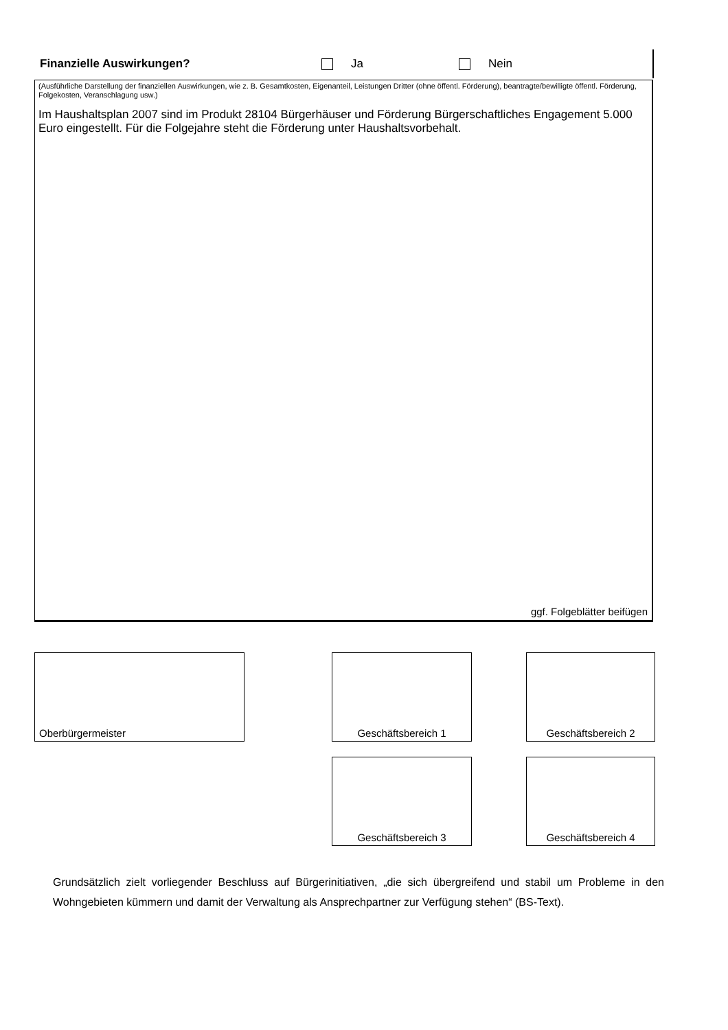Finanzielle Auswirkungen? Ja Nein
(Ausführliche Darstellung der finanziellen Auswirkungen, wie z. B. Gesamtkosten, Eigenanteil, Leistungen Dritter (ohne öffentl. Förderung), beantragte/bewilligte öffentl. Förderung, Folgekosten, Veranschlagung usw.)
Im Haushaltsplan 2007 sind im Produkt 28104 Bürgerhäuser und Förderung Bürgerschaftliches Engagement 5.000 Euro eingestellt. Für die Folgejahre steht die Förderung unter Haushaltsvorbehalt.
ggf. Folgeblätter beifügen
Oberbürgermeister Geschäftsbereich 1 Geschäftsbereich 2
Geschäftsbereich 3 Geschäftsbereich 4
Grundsätzlich zielt vorliegender Beschluss auf Bürgerinitiativen, „die sich übergreifend und stabil um Probleme in den Wohngebieten kümmern und damit der Verwaltung als Ansprechpartner zur Verfügung stehen“ (BS-Text).